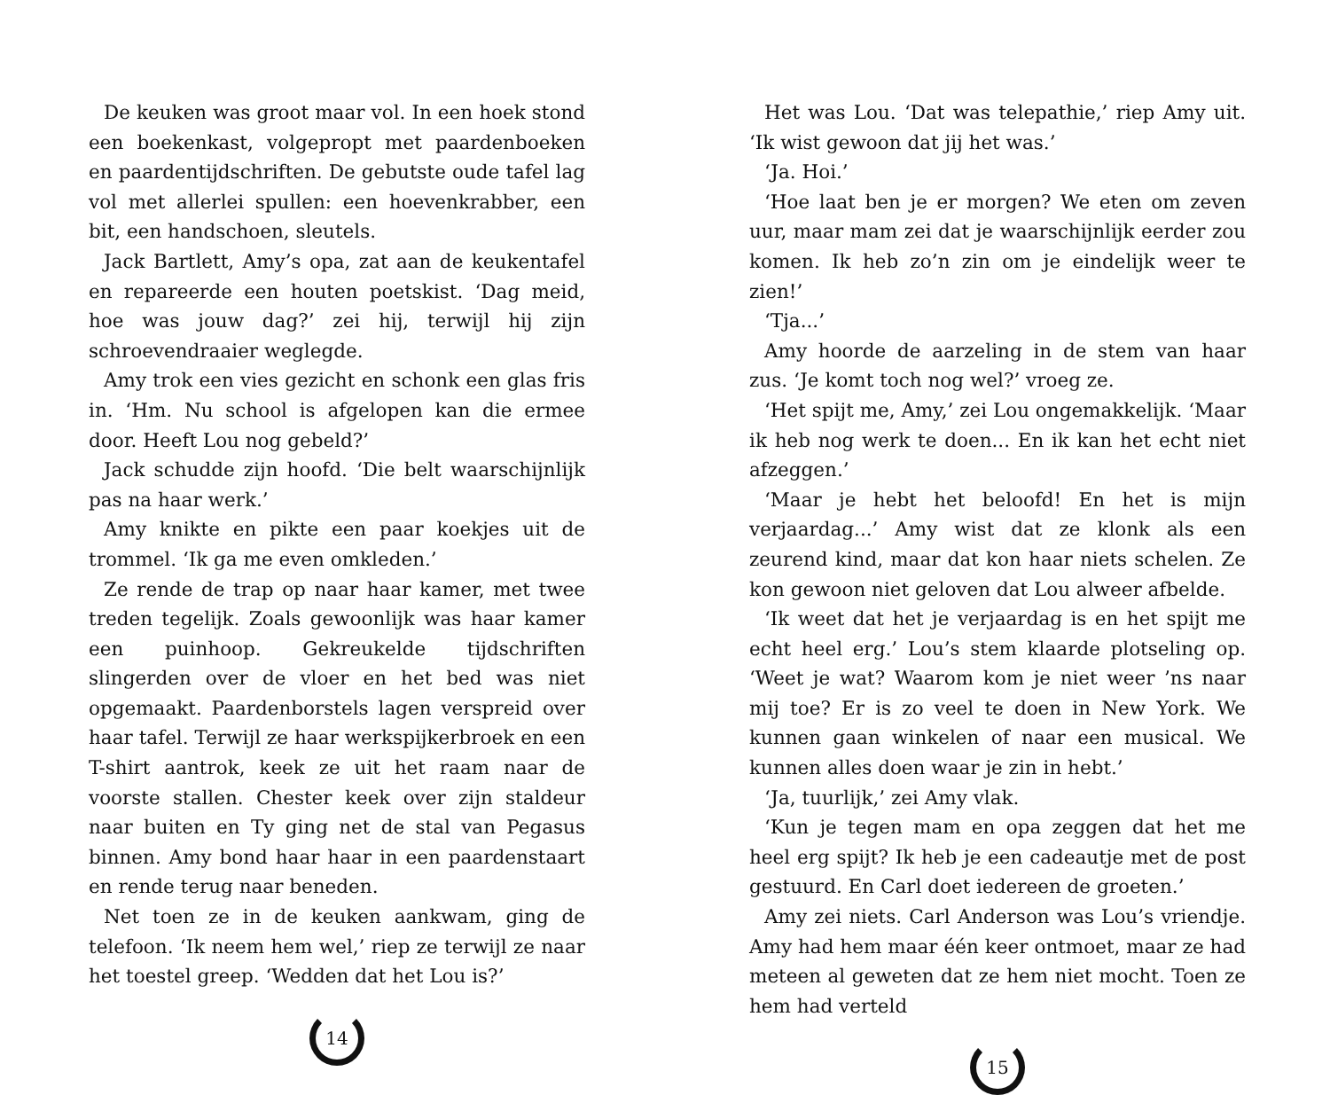De keuken was groot maar vol. In een hoek stond een boekenkast, volgepropt met paardenboeken en paardentijdschriften. De gebutste oude tafel lag vol met allerlei spullen: een hoevenkrabber, een bit, een handschoen, sleutels.
Jack Bartlett, Amy’s opa, zat aan de keukentafel en repareerde een houten poetskist. ‘Dag meid, hoe was jouw dag?’ zei hij, terwijl hij zijn schroevendraaier weglegde.
Amy trok een vies gezicht en schonk een glas fris in. ‘Hm. Nu school is afgelopen kan die ermee door. Heeft Lou nog gebeld?’
Jack schudde zijn hoofd. ‘Die belt waarschijnlijk pas na haar werk.’
Amy knikte en pikte een paar koekjes uit de trommel. ‘Ik ga me even omkleden.’
Ze rende de trap op naar haar kamer, met twee treden tegelijk. Zoals gewoonlijk was haar kamer een puinhoop. Gekreukelde tijdschriften slingerden over de vloer en het bed was niet opgemaakt. Paardenborstels lagen verspreid over haar tafel. Terwijl ze haar werkspijkerbroek en een T-shirt aantrok, keek ze uit het raam naar de voorste stallen. Chester keek over zijn staldeur naar buiten en Ty ging net de stal van Pegasus binnen. Amy bond haar haar in een paardenstaart en rende terug naar beneden.
Net toen ze in de keuken aankwam, ging de telefoon. ‘Ik neem hem wel,’ riep ze terwijl ze naar het toestel greep. ‘Wedden dat het Lou is?’
14
Het was Lou. ‘Dat was telepathie,’ riep Amy uit. ‘Ik wist gewoon dat jij het was.’
‘Ja. Hoi.’
‘Hoe laat ben je er morgen? We eten om zeven uur, maar mam zei dat je waarschijnlijk eerder zou komen. Ik heb zo’n zin om je eindelijk weer te zien!’
‘Tja...’
Amy hoorde de aarzeling in de stem van haar zus. ‘Je komt toch nog wel?’ vroeg ze.
‘Het spijt me, Amy,’ zei Lou ongemakkelijk. ‘Maar ik heb nog werk te doen... En ik kan het echt niet afzeggen.’
‘Maar je hebt het beloofd! En het is mijn verjaardag...’ Amy wist dat ze klonk als een zeurend kind, maar dat kon haar niets schelen. Ze kon gewoon niet geloven dat Lou alweer afbelde.
‘Ik weet dat het je verjaardag is en het spijt me echt heel erg.’ Lou’s stem klaarde plotseling op. ‘Weet je wat? Waarom kom je niet weer ’ns naar mij toe? Er is zo veel te doen in New York. We kunnen gaan winkelen of naar een musical. We kunnen alles doen waar je zin in hebt.’
‘Ja, tuurlijk,’ zei Amy vlak.
‘Kun je tegen mam en opa zeggen dat het me heel erg spijt? Ik heb je een cadeautje met de post gestuurd. En Carl doet iedereen de groeten.’
Amy zei niets. Carl Anderson was Lou’s vriendje. Amy had hem maar één keer ontmoet, maar ze had meteen al geweten dat ze hem niet mocht. Toen ze hem had verteld
15